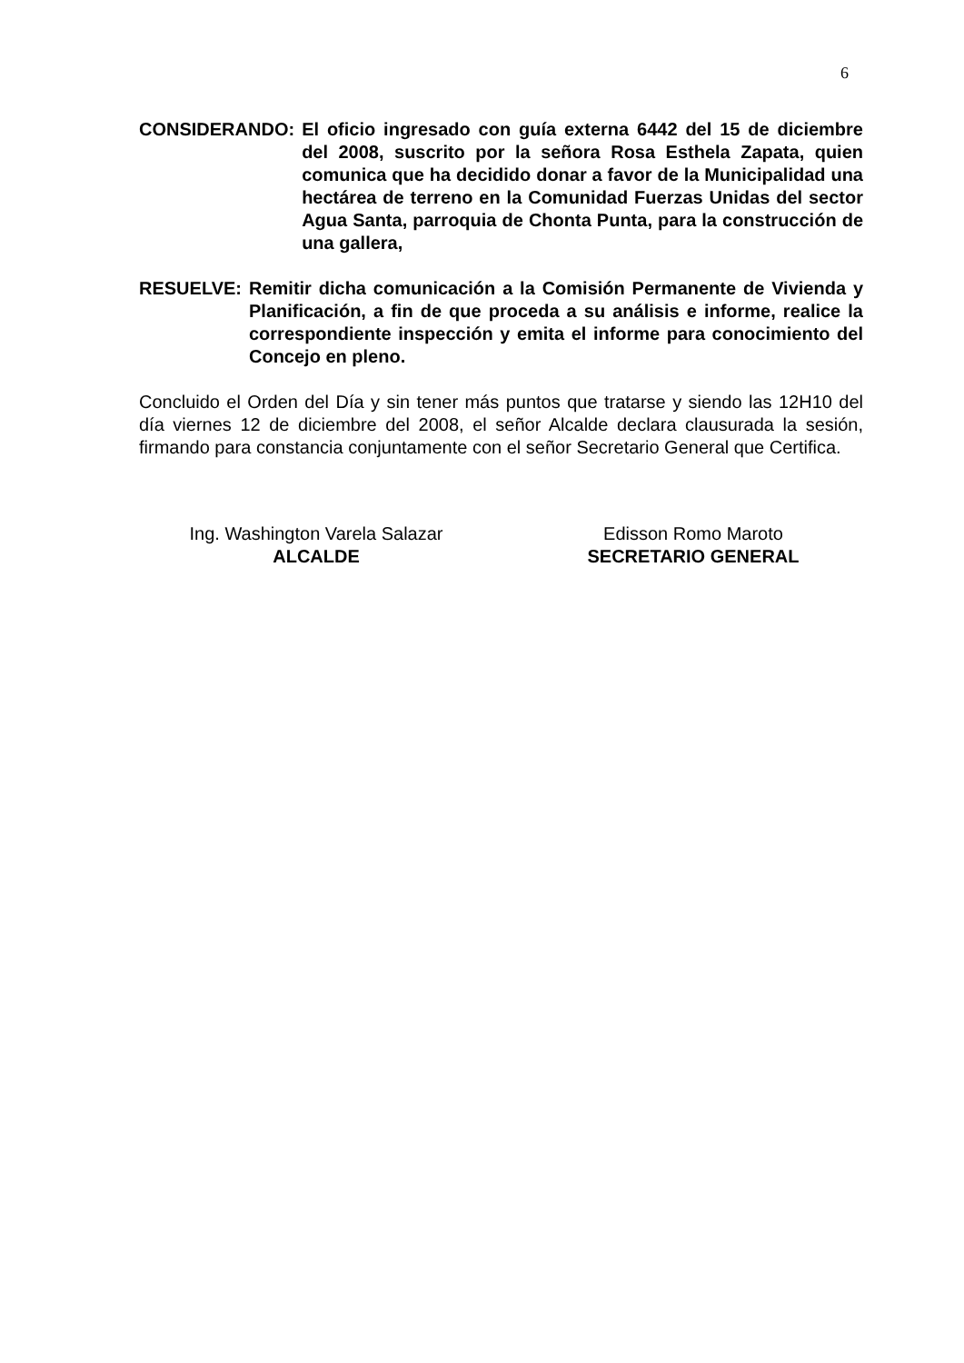6
CONSIDERANDO: El oficio ingresado con guía externa 6442 del 15 de diciembre del 2008, suscrito por la señora Rosa Esthela Zapata, quien comunica que ha decidido donar a favor de la Municipalidad una hectárea de terreno en la Comunidad Fuerzas Unidas del sector Agua Santa, parroquia de Chonta Punta, para la construcción de una gallera,
RESUELVE: Remitir dicha comunicación a la Comisión Permanente de Vivienda y Planificación, a fin de que proceda a su análisis e informe, realice la correspondiente inspección y emita el informe para conocimiento del Concejo en pleno.
Concluido el Orden del Día y sin tener más puntos que tratarse y siendo las 12H10 del día viernes 12 de diciembre del 2008, el señor Alcalde declara clausurada la sesión, firmando para constancia conjuntamente con el señor Secretario General que Certifica.
Ing. Washington Varela Salazar
ALCALDE
Edisson Romo Maroto
SECRETARIO GENERAL